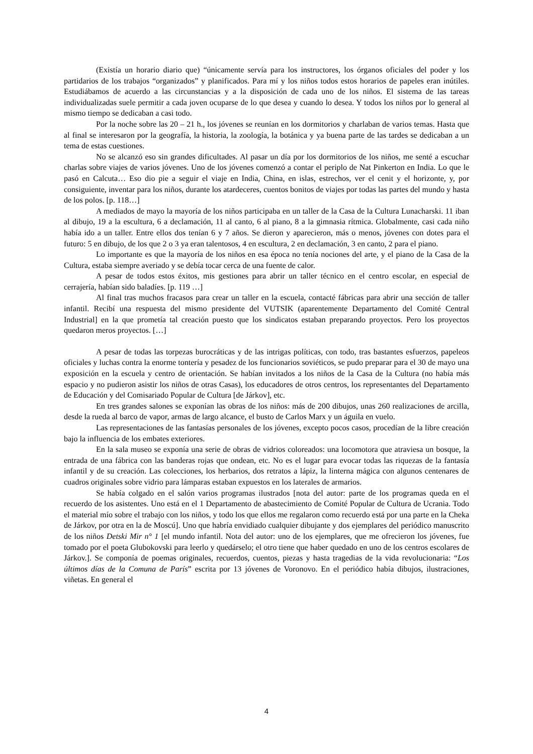(Existía un horario diario que) “únicamente servía para los instructores, los órganos oficiales del poder y los partidarios de los trabajos “organizados” y planificados. Para mí y los niños todos estos horarios de papeles eran inútiles. Estudiábamos de acuerdo a las circunstancias y a la disposición de cada uno de los niños. El sistema de las tareas individualizadas suele permitir a cada joven ocuparse de lo que desea y cuando lo desea. Y todos los niños por lo general al mismo tiempo se dedicaban a casi todo.
Por la noche sobre las 20 – 21 h., los jóvenes se reunían en los dormitorios y charlaban de varios temas. Hasta que al final se interesaron por la geografía, la historia, la zoología, la botánica y ya buena parte de las tardes se dedicaban a un tema de estas cuestiones.
No se alcanzó eso sin grandes dificultades. Al pasar un día por los dormitorios de los niños, me senté a escuchar charlas sobre viajes de varios jóvenes. Uno de los jóvenes comenzó a contar el periplo de Nat Pinkerton en India. Lo que le pasó en Calcuta… Eso dio pie a seguir el viaje en India, China, en islas, estrechos, ver el cenit y el horizonte, y, por consiguiente, inventar para los niños, durante los atardeceres, cuentos bonitos de viajes por todas las partes del mundo y hasta de los polos. [p. 118…]
A mediados de mayo la mayoría de los niños participaba en un taller de la Casa de la Cultura Lunacharski. 11 iban al dibujo, 19 a la escultura, 6 a declamación, 11 al canto, 6 al piano, 8 a la gimnasia rítmica. Globalmente, casi cada niño había ido a un taller. Entre ellos dos tenían 6 y 7 años. Se dieron y aparecieron, más o menos, jóvenes con dotes para el futuro: 5 en dibujo, de los que 2 o 3 ya eran talentosos, 4 en escultura, 2 en declamación, 3 en canto, 2 para el piano.
Lo importante es que la mayoría de los niños en esa época no tenía nociones del arte, y el piano de la Casa de la Cultura, estaba siempre averiado y se debía tocar cerca de una fuente de calor.
A pesar de todos estos éxitos, mis gestiones para abrir un taller técnico en el centro escolar, en especial de cerrajería, habían sido baladíes. [p. 119 …]
Al final tras muchos fracasos para crear un taller en la escuela, contacté fábricas para abrir una sección de taller infantil. Recibí una respuesta del mismo presidente del VUTSIK (aparentemente Departamento del Comité Central Industrial] en la que prometía tal creación puesto que los sindicatos estaban preparando proyectos. Pero los proyectos quedaron meros proyectos. […]
A pesar de todas las torpezas burocráticas y de las intrigas políticas, con todo, tras bastantes esfuerzos, papeleos oficiales y luchas contra la enorme tontería y pesadez de los funcionarios soviéticos, se pudo preparar para el 30 de mayo una exposición en la escuela y centro de orientación. Se habían invitados a los niños de la Casa de la Cultura (no había más espacio y no pudieron asistir los niños de otras Casas), los educadores de otros centros, los representantes del Departamento de Educación y del Comisariado Popular de Cultura [de Járkov], etc.
En tres grandes salones se exponían las obras de los niños: más de 200 dibujos, unas 260 realizaciones de arcilla, desde la rueda al barco de vapor, armas de largo alcance, el busto de Carlos Marx y un águila en vuelo.
Las representaciones de las fantasías personales de los jóvenes, excepto pocos casos, procedían de la libre creación bajo la influencia de los embates exteriores.
En la sala museo se exponía una serie de obras de vidrios coloreados: una locomotora que atraviesa un bosque, la entrada de una fábrica con las banderas rojas que ondean, etc. No es el lugar para evocar todas las riquezas de la fantasía infantil y de su creación. Las colecciones, los herbarios, dos retratos a lápiz, la linterna mágica con algunos centenares de cuadros originales sobre vidrio para lámparas estaban expuestos en los laterales de armarios.
Se había colgado en el salón varios programas ilustrados [nota del autor: parte de los programas queda en el recuerdo de los asistentes. Uno está en el 1 Departamento de abastecimiento de Comité Popular de Cultura de Ucrania. Todo el material mío sobre el trabajo con los niños, y todo los que ellos me regalaron como recuerdo está por una parte en la Cheka de Járkov, por otra en la de Moscú]. Uno que habría envidiado cualquier dibujante y dos ejemplares del periódico manuscrito de los niños Detski Mir n° 1 [el mundo infantil. Nota del autor: uno de los ejemplares, que me ofrecieron los jóvenes, fue tomado por el poeta Glubokovski para leerlo y quedárselo; el otro tiene que haber quedado en uno de los centros escolares de Járkov.]. Se componía de poemas originales, recuerdos, cuentos, piezas y hasta tragedias de la vida revolucionaria: “Los últimos días de la Comuna de París” escrita por 13 jóvenes de Voronovo. En el periódico había dibujos, ilustraciones, viñetas. En general el
4